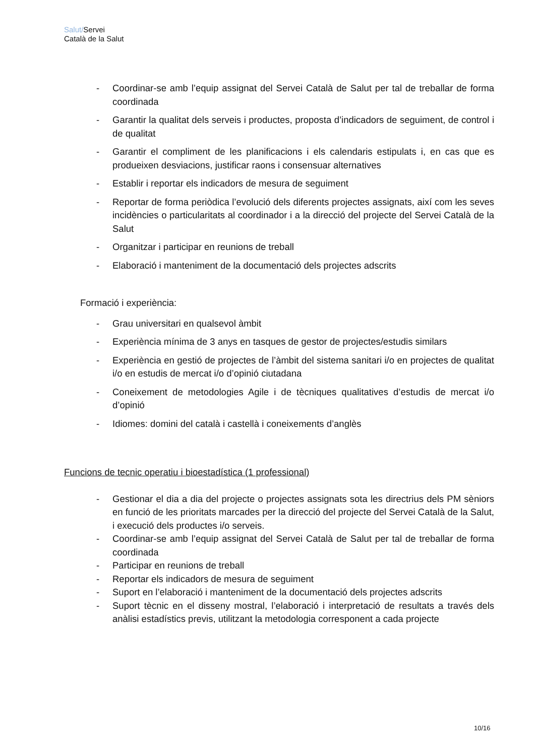Salut/Servei
Català de la Salut
- Coordinar-se amb l’equip assignat del Servei Català de Salut per tal de treballar de forma coordinada
- Garantir la qualitat dels serveis i productes, proposta d’indicadors de seguiment, de control i de qualitat
- Garantir el compliment de les planificacions i els calendaris estipulats i, en cas que es produeixen desviacions, justificar raons i consensuar alternatives
- Establir i reportar els indicadors de mesura de seguiment
- Reportar de forma periòdica l’evolució dels diferents projectes assignats, així com les seves incidències o particularitats al coordinador i a la direcció del projecte del Servei Català de la Salut
- Organitzar i participar en reunions de treball
- Elaboració i manteniment de la documentació dels projectes adscrits
Formació i experiència:
- Grau universitari en qualsevol àmbit
- Experiència mínima de 3 anys en tasques de gestor de projectes/estudis similars
- Experiència en gestió de projectes de l’àmbit del sistema sanitari i/o en projectes de qualitat i/o en estudis de mercat i/o d’opinió ciutadana
- Coneixement de metodologies Agile i de tècniques qualitatives d’estudis de mercat i/o d’opinió
- Idiomes: domini del català i castellà i coneixements d’anglès
Funcions de tecnic operatiu i bioestadística (1 professional)
- Gestionar el dia a dia del projecte o projectes assignats sota les directrius dels PM sèniors en funció de les prioritats marcades per la direcció del projecte del Servei Català de la Salut, i execució dels productes i/o serveis.
- Coordinar-se amb l’equip assignat del Servei Català de Salut per tal de treballar de forma coordinada
- Participar en reunions de treball
- Reportar els indicadors de mesura de seguiment
- Suport en l’elaboració i manteniment de la documentació dels projectes adscrits
- Suport tècnic en el disseny mostral, l’elaboració i interpretació de resultats a través dels anàlisi estadístics previs, utilitzant la metodologia corresponent a cada projecte
10/16